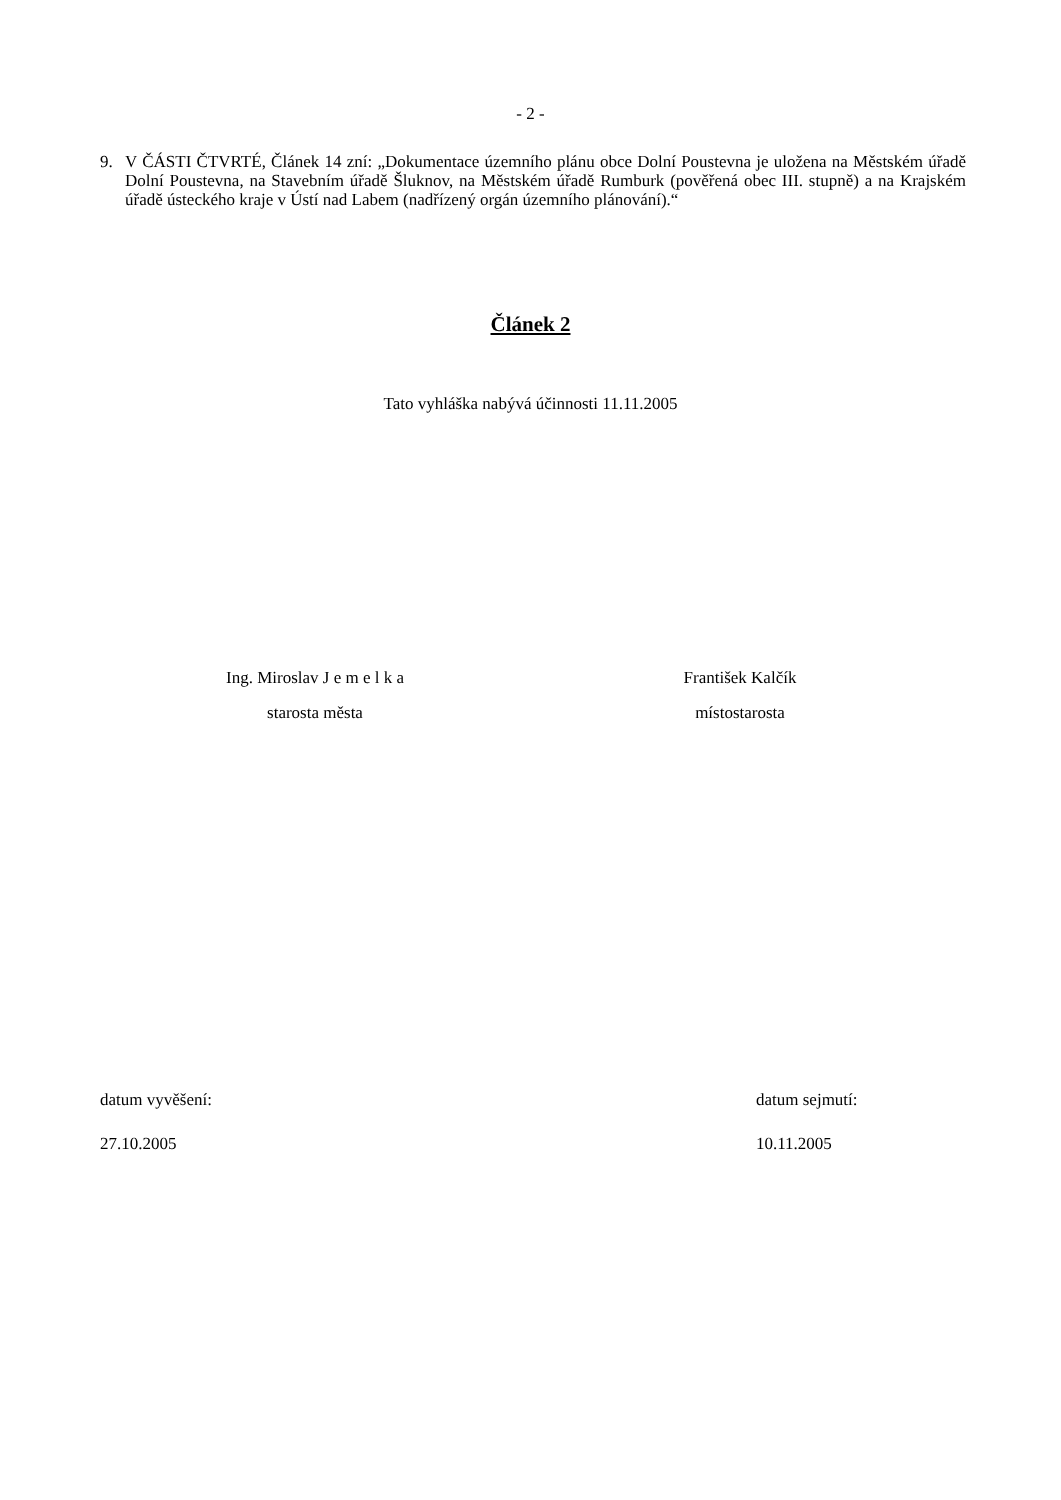- 2 -
9. V ČÁSTI ČTVRTÉ, Článek 14 zní: „Dokumentace územního plánu obce Dolní Poustevna je uložena na Městském úřadě Dolní Poustevna, na Stavebním úřadě Šluknov, na Městském úřadě Rumburk (pověřená obec III. stupně) a na Krajském úřadě ústeckého kraje v Ústí nad Labem (nadřízený orgán územního plánování).“
Článek 2
Tato vyhláška nabývá účinnosti 11.11.2005
Ing. Miroslav J e m e l k a
starosta města
František Kalčík
místostarosta
datum vyvěšení:
27.10.2005
datum sejmutí:
10.11.2005